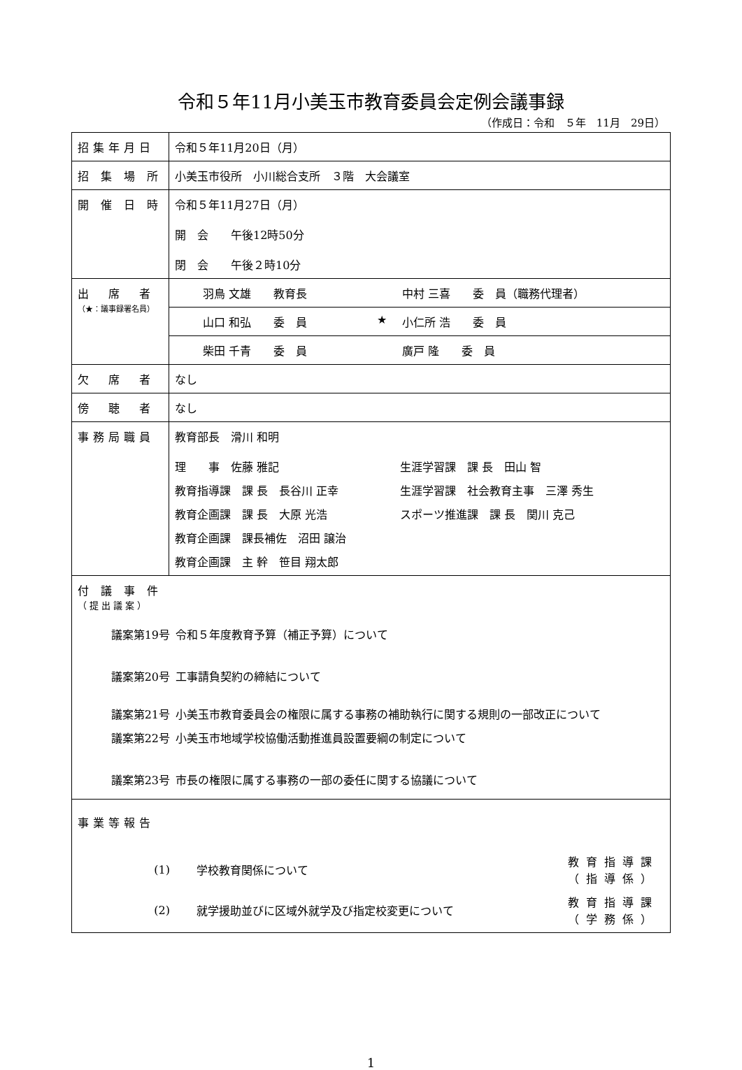令和５年11月小美玉市教育委員会定例会議事録
（作成日：令和　５年　11月　29日）
| 招集年月日 | 令和５年11月20日（月） |
| 招 集 場 所 | 小美玉市役所 小川総合支所 ３階 大会議室 |
| 開 催 日 時 | 令和５年11月27日（月） 開 会 午後12時50分 閉 会 午後２時10分 |
| 出 席 者 （★：議事録署名員） | / 羽鳥 文雄 教育長 / / 中村 三喜 委 員（職務代理者） / / 山口 和弘 委 員 / ★ / 小仁所 浩 委 員 / / 柴田 千青 委 員 / / 廣戸 隆 委 員 / |
| 欠 席 者 | なし |
| 傍 聴 者 | なし |
| 事務局職員 | 教育部長 滑川 和明 / 理 事 佐藤 雅記 / 生涯学習課 課 長 田山 智 / / 教育指導課 課 長 長谷川 正幸 / 生涯学習課 社会教育主事 三澤 秀生 / / 教育企画課 課 長 大原 光浩 / スポーツ推進課 課 長 関川 克己 / / 教育企画課 課長補佐 沼田 譲治 / / / 教育企画課 主 幹 笹目 翔太郎 / / |
| 付 議 事 件 （提出議案） / 議案第19号 / 令和５年度教育予算（補正予算）について / / 議案第20号 / 工事請負契約の締結について / / 議案第21号 / 小美玉市教育委員会の権限に属する事務の補助執行に関する規則の一部改正について / / 議案第22号 / 小美玉市地域学校協働活動推進員設置要綱の制定について / / 議案第23号 / 市長の権限に属する事務の一部の委任に関する協議について / | |
| 事業等報告 / (1) / 学校教育関係について / 教育指導課 （指導係） / / (2) / 就学援助並びに区域外就学及び指定校変更について / 教育指導課 （学務係） / | |
1